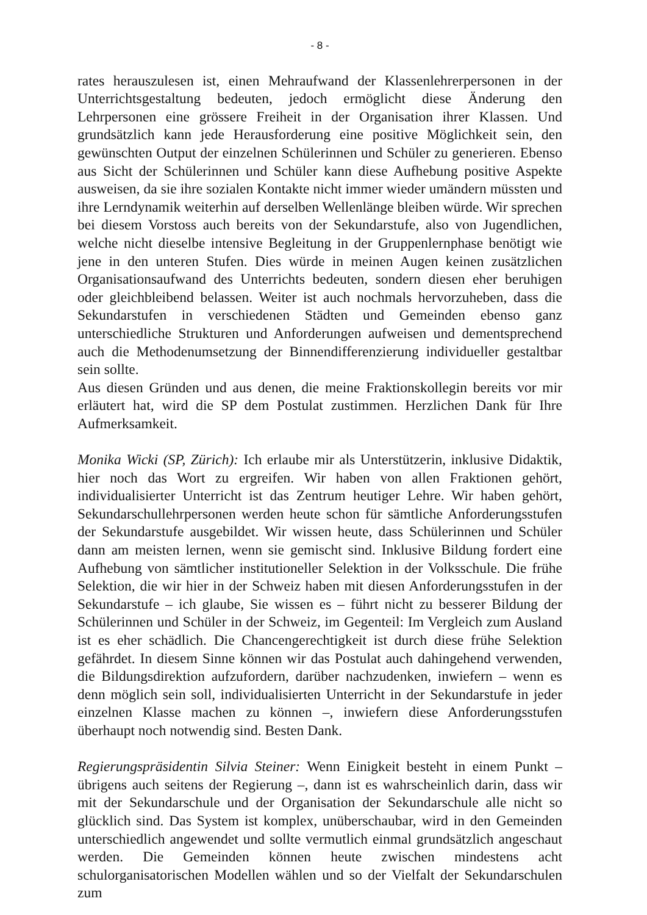- 8 -
rates herauszulesen ist, einen Mehraufwand der Klassenlehrerpersonen in der Unterrichtsgestaltung bedeuten, jedoch ermöglicht diese Änderung den Lehrpersonen eine grössere Freiheit in der Organisation ihrer Klassen. Und grundsätzlich kann jede Herausforderung eine positive Möglichkeit sein, den gewünschten Output der einzelnen Schülerinnen und Schüler zu generieren. Ebenso aus Sicht der Schülerinnen und Schüler kann diese Aufhebung positive Aspekte ausweisen, da sie ihre sozialen Kontakte nicht immer wieder umändern müssten und ihre Lerndynamik weiterhin auf derselben Wellenlänge bleiben würde. Wir sprechen bei diesem Vorstoss auch bereits von der Sekundarstufe, also von Jugendlichen, welche nicht dieselbe intensive Begleitung in der Gruppenlernphase benötigt wie jene in den unteren Stufen. Dies würde in meinen Augen keinen zusätzlichen Organisationsaufwand des Unterrichts bedeuten, sondern diesen eher beruhigen oder gleichbleibend belassen. Weiter ist auch nochmals hervorzuheben, dass die Sekundarstufen in verschiedenen Städten und Gemeinden ebenso ganz unterschiedliche Strukturen und Anforderungen aufweisen und dementsprechend auch die Methodenumsetzung der Binnendifferenzierung individueller gestaltbar sein sollte.
Aus diesen Gründen und aus denen, die meine Fraktionskollegin bereits vor mir erläutert hat, wird die SP dem Postulat zustimmen. Herzlichen Dank für Ihre Aufmerksamkeit.
Monika Wicki (SP, Zürich): Ich erlaube mir als Unterstützerin, inklusive Didaktik, hier noch das Wort zu ergreifen. Wir haben von allen Fraktionen gehört, individualisierter Unterricht ist das Zentrum heutiger Lehre. Wir haben gehört, Sekundarschullehrpersonen werden heute schon für sämtliche Anforderungsstufen der Sekundarstufe ausgebildet. Wir wissen heute, dass Schülerinnen und Schüler dann am meisten lernen, wenn sie gemischt sind. Inklusive Bildung fordert eine Aufhebung von sämtlicher institutioneller Selektion in der Volksschule. Die frühe Selektion, die wir hier in der Schweiz haben mit diesen Anforderungsstufen in der Sekundarstufe – ich glaube, Sie wissen es – führt nicht zu besserer Bildung der Schülerinnen und Schüler in der Schweiz, im Gegenteil: Im Vergleich zum Ausland ist es eher schädlich. Die Chancengerechtigkeit ist durch diese frühe Selektion gefährdet. In diesem Sinne können wir das Postulat auch dahingehend verwenden, die Bildungsdirektion aufzufordern, darüber nachzudenken, inwiefern – wenn es denn möglich sein soll, individualisierten Unterricht in der Sekundarstufe in jeder einzelnen Klasse machen zu können –, inwiefern diese Anforderungsstufen überhaupt noch notwendig sind. Besten Dank.
Regierungspräsidentin Silvia Steiner: Wenn Einigkeit besteht in einem Punkt – übrigens auch seitens der Regierung –, dann ist es wahrscheinlich darin, dass wir mit der Sekundarschule und der Organisation der Sekundarschule alle nicht so glücklich sind. Das System ist komplex, unüberschaubar, wird in den Gemeinden unterschiedlich angewendet und sollte vermutlich einmal grundsätzlich angeschaut werden. Die Gemeinden können heute zwischen mindestens acht schulorganisatorischen Modellen wählen und so der Vielfalt der Sekundarschulen zum